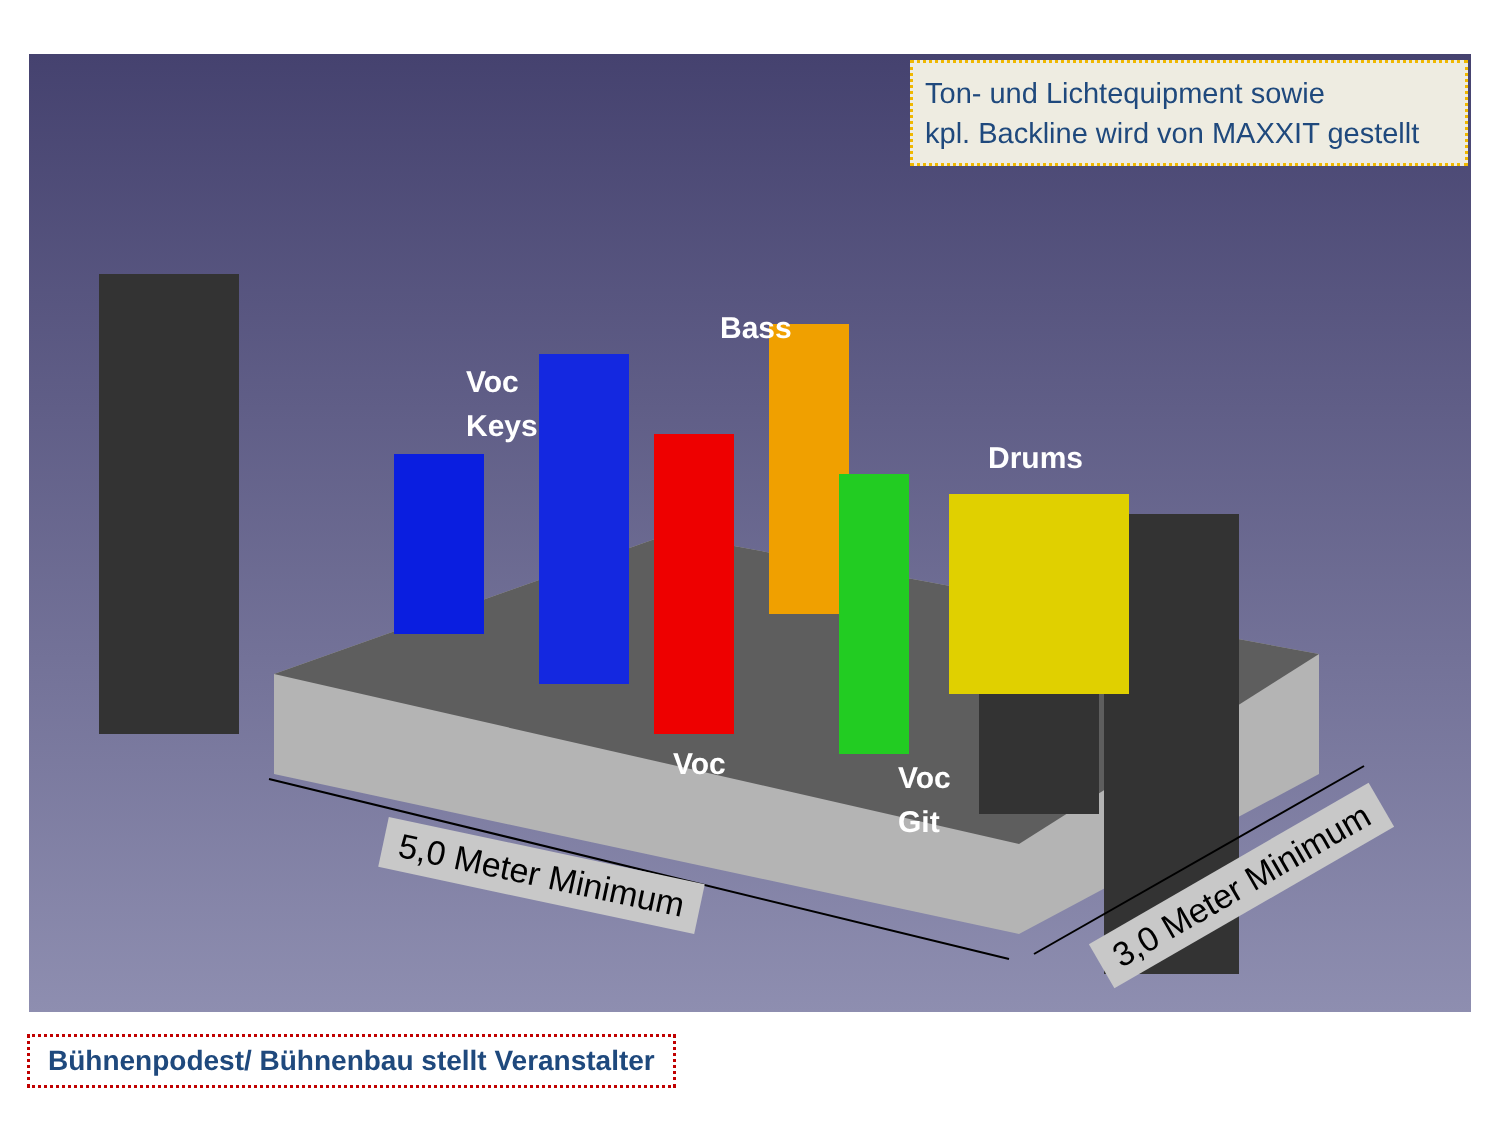Ton- und Lichtequipment sowie
kpl. Backline wird von MAXXIT gestellt
Voc
Keys
Bass
Drums
Voc
Voc
Git
5,0 Meter Minimum 3,0 Meter Minimum
Bühnenpodest/ Bühnenbau stellt Veranstalter